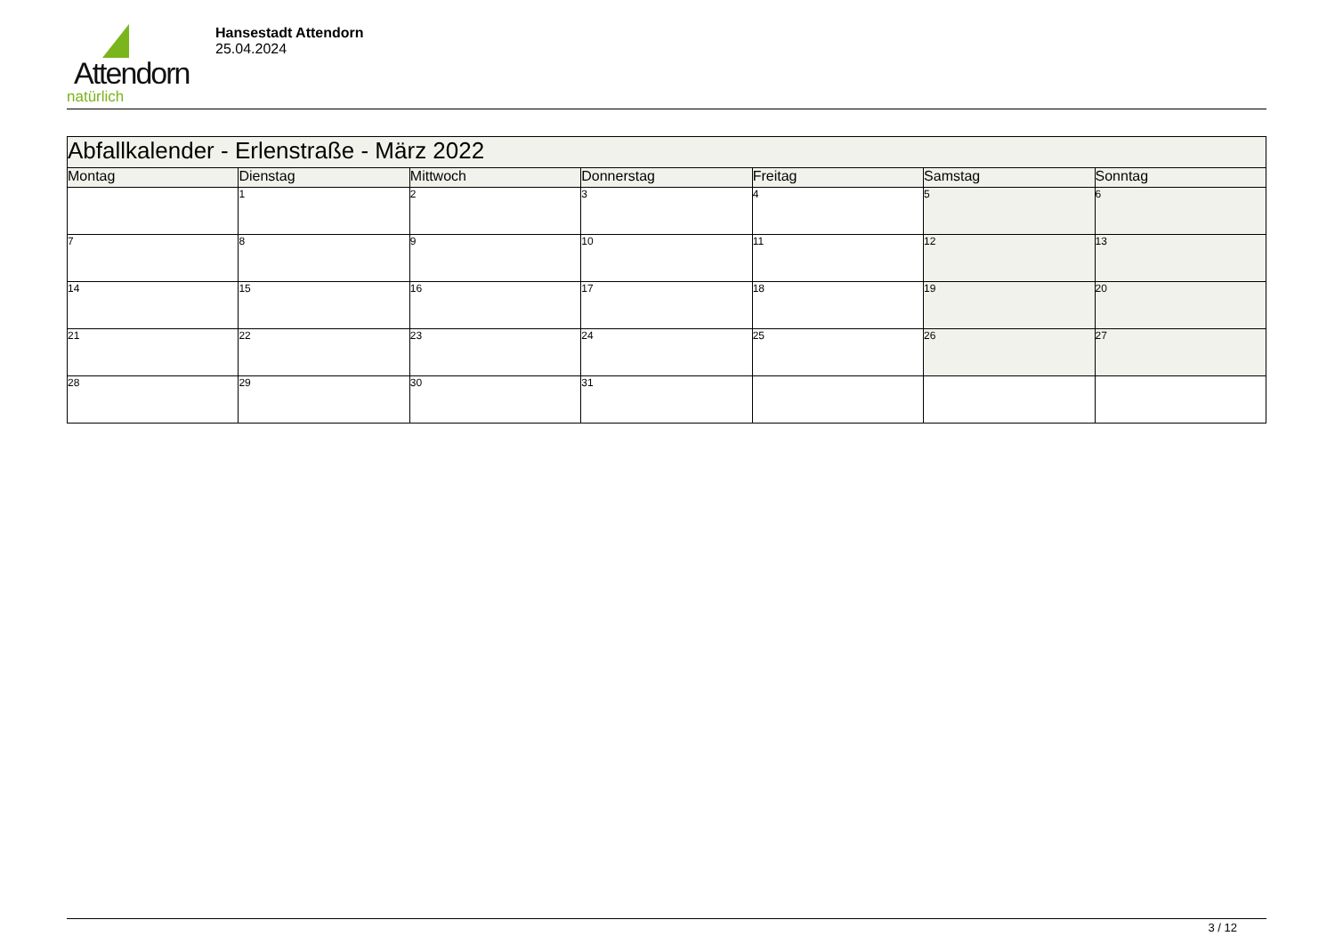Attendorn
natürlich
Hansestadt Attendorn
25.04.2024
| Abfallkalender - Erlenstraße - März 2022 | | | | | | |
| --- | --- | --- | --- | --- | --- | --- |
| Montag | Dienstag | Mittwoch | Donnerstag | Freitag | Samstag | Sonntag |
| | 1 | 2 | 3 | 4 | 5 | 6 |
| 7 | 8 | 9 | 10 | 11 | 12 | 13 |
| 14 | 15 | 16 | 17 | 18 | 19 | 20 |
| 21 | 22 | 23 | 24 | 25 | 26 | 27 |
| 28 | 29 | 30 | 31 | | | |
3 / 12